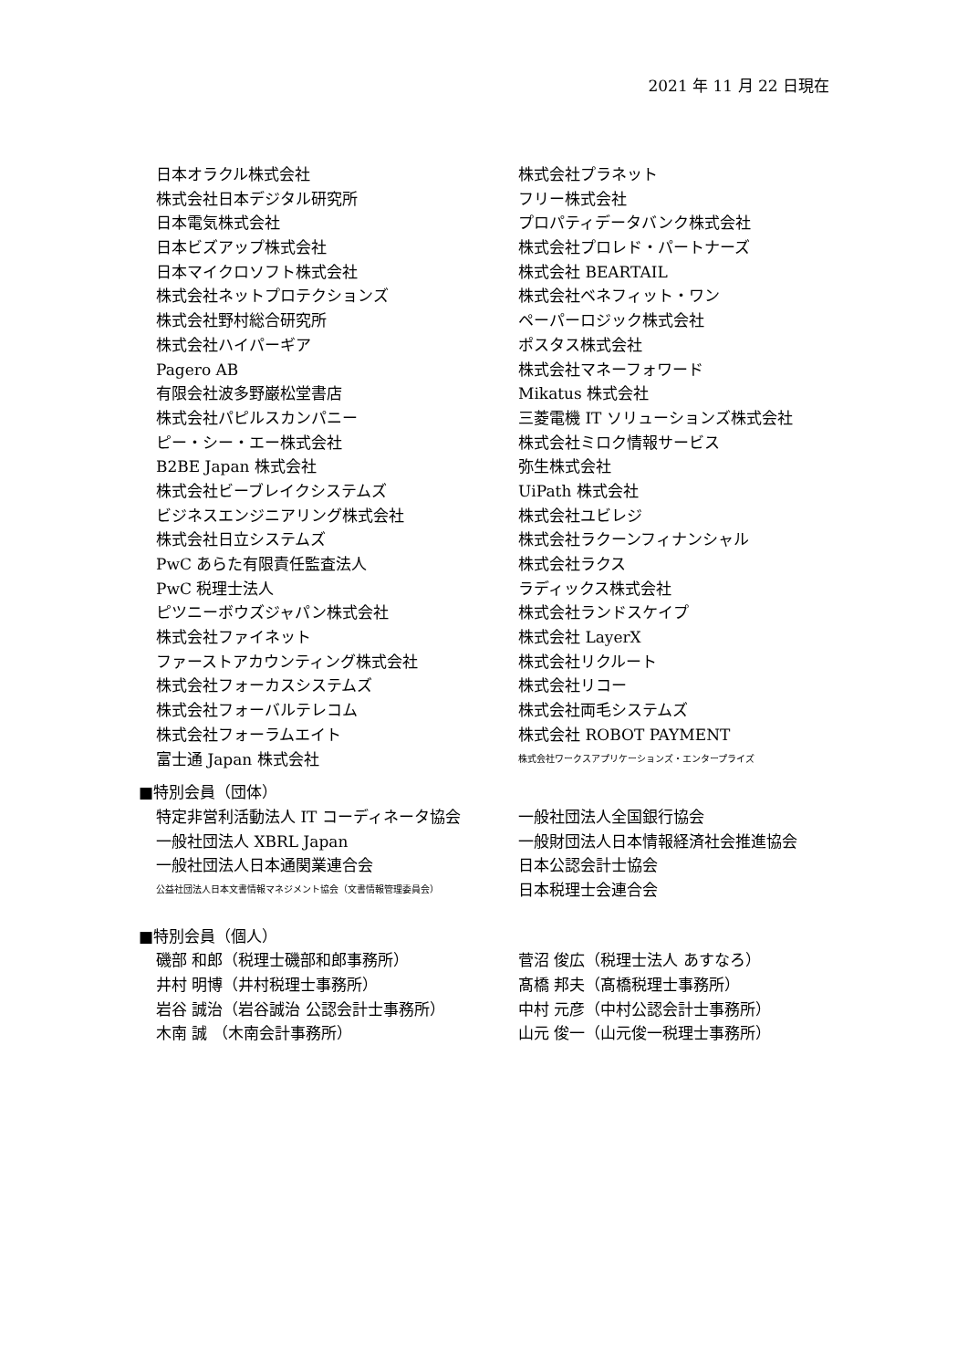2021 年 11 月 22 日現在
日本オラクル株式会社 株式会社プラネット
株式会社日本デジタル研究所 フリー株式会社
日本電気株式会社 プロパティデータバンク株式会社
日本ビズアップ株式会社 株式会社プロレド・パートナーズ
日本マイクロソフト株式会社 株式会社 BEARTAIL
株式会社ネットプロテクションズ 株式会社ベネフィット・ワン
株式会社野村総合研究所 ペーパーロジック株式会社
株式会社ハイパーギア ポスタス株式会社
Pagero AB 株式会社マネーフォワード
有限会社波多野巌松堂書店 Mikatus 株式会社
株式会社パピルスカンパニー 三菱電機 IT ソリューションズ株式会社
ピー・シー・エー株式会社 株式会社ミロク情報サービス
B2BE Japan 株式会社 弥生株式会社
株式会社ビーブレイクシステムズ UiPath 株式会社
ビジネスエンジニアリング株式会社 株式会社ユビレジ
株式会社日立システムズ 株式会社ラクーンフィナンシャル
PwC あらた有限責任監査法人 株式会社ラクス
PwC 税理士法人 ラディックス株式会社
ピツニーボウズジャパン株式会社 株式会社ランドスケイプ
株式会社ファイネット 株式会社 LayerX
ファーストアカウンティング株式会社 株式会社リクルート
株式会社フォーカスシステムズ 株式会社リコー
株式会社フォーバルテレコム 株式会社両毛システムズ
株式会社フォーラムエイト 株式会社 ROBOT PAYMENT
富士通 Japan 株式会社
株式会社ワークスアプリケーションズ・エンタープライズ
■特別会員（団体）
特定非営利活動法人 IT コーディネータ協会 一般社団法人全国銀行協会
一般社団法人 XBRL Japan 一般財団法人日本情報経済社会推進協会
一般社団法人日本通関業連合会 日本公認会計士協会
公益社団法人日本文書情報マネジメント協会（文書情報管理委員会）
日本税理士会連合会
■特別会員（個人）
磯部 和郎（税理士磯部和郎事務所） 菅沼 俊広（税理士法人 あすなろ）
井村 明博（井村税理士事務所） 髙橋 邦夫（髙橋税理士事務所）
岩谷 誠治（岩谷誠治 公認会計士事務所） 中村 元彦（中村公認会計士事務所）
木南 誠 （木南会計事務所） 山元 俊一（山元俊一税理士事務所）